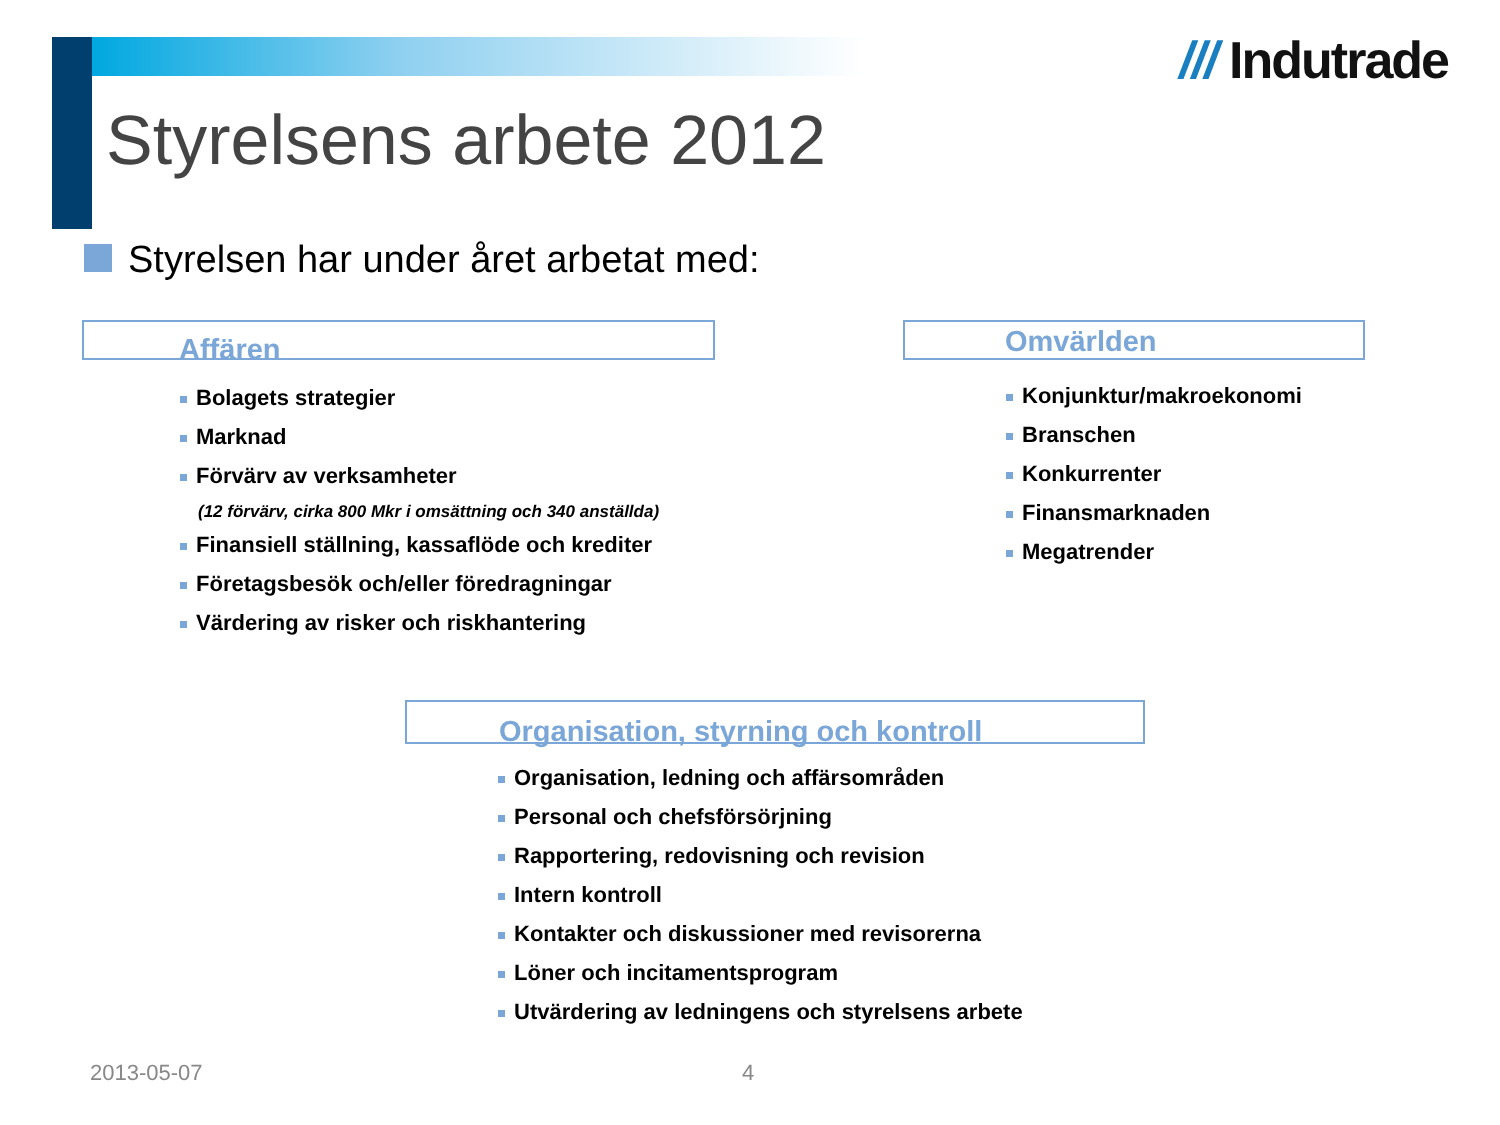/// Indutrade
Styrelsens arbete 2012
Styrelsen har under året arbetat med:
Affären
Bolagets strategier
Marknad
Förvärv av verksamheter
(12 förvärv, cirka 800 Mkr i omsättning och 340 anställda)
Finansiell ställning, kassaflöde och krediter
Företagsbesök och/eller föredragningar
Värdering av risker och riskhantering
Omvärlden
Konjunktur/makroekonomi
Branschen
Konkurrenter
Finansmarknaden
Megatrender
Organisation, styrning och kontroll
Organisation, ledning och affärsområden
Personal och chefsförsörjning
Rapportering, redovisning och revision
Intern kontroll
Kontakter och diskussioner med revisorerna
Löner och incitamentsprogram
Utvärdering av ledningens och styrelsens arbete
2013-05-07 4